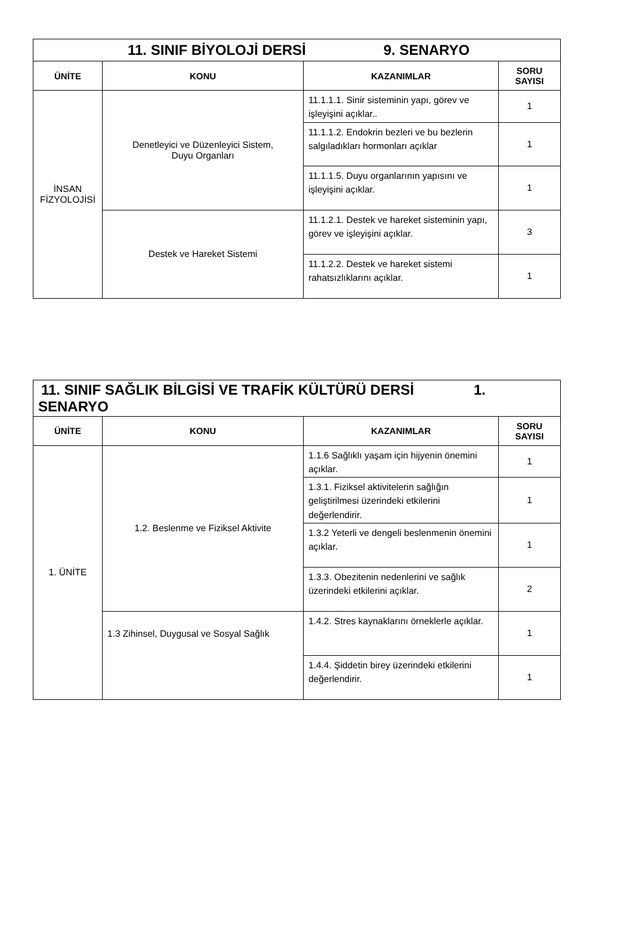| 11. SINIF BİYOLOJİ DERSİ 9. SENARYO | | | |
| ÜNİTE | KONU | KAZANIMLAR | SORU SAYISI |
| İNSAN FİZYOLOJİSİ | Denetleyici ve Düzenleyici Sistem, Duyu Organları | 11.1.1.1. Sinir sisteminin yapı, görev ve işleyişini açıklar.. | 1 |
| | | 11.1.1.2. Endokrin bezleri ve bu bezlerin salgıladıkları hormonları açıklar | 1 |
| | | 11.1.1.5. Duyu organlarının yapısını ve işleyişini açıklar. | 1 |
| | Destek ve Hareket Sistemi | 11.1.2.1. Destek ve hareket sisteminin yapı, görev ve işleyişini açıklar. | 3 |
| | | 11.1.2.2. Destek ve hareket sistemi rahatsızlıklarını açıklar. | 1 |
| 11. SINIF SAĞLIK BİLGİSİ VE TRAFİK KÜLTÜRÜ DERSİ 1. SENARYO | | | |
| ÜNİTE | KONU | KAZANIMLAR | SORU SAYISI |
| 1. ÜNİTE | 1.2. Beslenme ve Fiziksel Aktivite | 1.1.6 Sağlıklı yaşam için hijyenin önemini açıklar. | 1 |
| | | 1.3.1. Fiziksel aktivitelerin sağlığın geliştirilmesi üzerindeki etkilerini değerlendirir. | 1 |
| | | 1.3.2 Yeterli ve dengeli beslenmenin önemini açıklar. | 1 |
| | | 1.3.3. Obezitenin nedenlerini ve sağlık üzerindeki etkilerini açıklar. | 2 |
| | 1.3 Zihinsel, Duygusal ve Sosyal Sağlık | 1.4.2. Stres kaynaklarını örneklerle açıklar. | 1 |
| | | 1.4.4. Şiddetin birey üzerindeki etkilerini değerlendirir. | 1 |